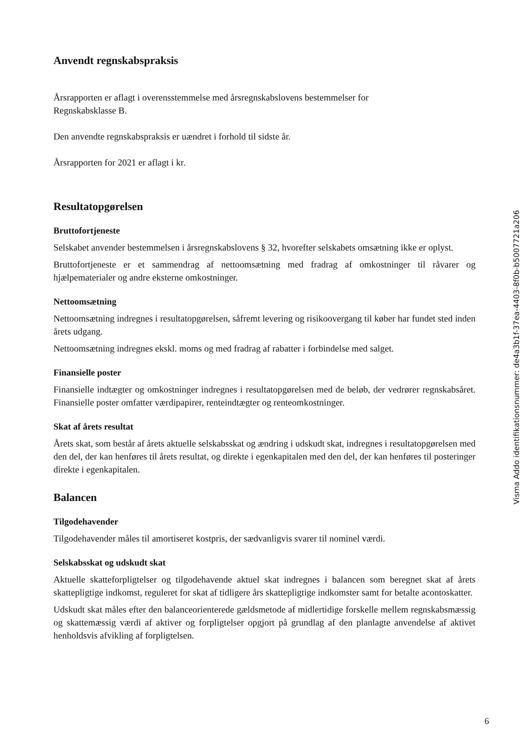Anvendt regnskabspraksis
Årsrapporten er aflagt i overensstemmelse med årsregnskabslovens bestemmelser for
Regnskabsklasse B.
Den anvendte regnskabspraksis er uændret i forhold til sidste år.
Årsrapporten for 2021 er aflagt i kr.
Resultatopgørelsen
Bruttofortjeneste
Selskabet anvender bestemmelsen i årsregnskabslovens § 32, hvorefter selskabets omsætning ikke er oplyst.
Bruttofortjeneste er et sammendrag af nettoomsætning med fradrag af omkostninger til råvarer og hjælpematerialer og andre eksterne omkostninger.
Nettoomsætning
Nettoomsætning indregnes i resultatopgørelsen, såfremt levering og risikoovergang til køber har fundet sted inden årets udgang.
Nettoomsætning indregnes ekskl. moms og med fradrag af rabatter i forbindelse med salget.
Finansielle poster
Finansielle indtægter og omkostninger indregnes i resultatopgørelsen med de beløb, der vedrører regnskabsåret. Finansielle poster omfatter værdipapirer, renteindtægter og renteomkostninger.
Skat af årets resultat
Årets skat, som består af årets aktuelle selskabsskat og ændring i udskudt skat, indregnes i resultatopgørelsen med den del, der kan henføres til årets resultat, og direkte i egenkapitalen med den del, der kan henføres til posteringer direkte i egenkapitalen.
Balancen
Tilgodehavender
Tilgodehavender måles til amortiseret kostpris, der sædvanligvis svarer til nominel værdi.
Selskabsskat og udskudt skat
Aktuelle skatteforpligtelser og tilgodehavende aktuel skat indregnes i balancen som beregnet skat af årets skattepligtige indkomst, reguleret for skat af tidligere års skattepligtige indkomster samt for betalte acontoskatter.
Udskudt skat måles efter den balanceorienterede gældsmetode af midlertidige forskelle mellem regnskabsmæssig og skattemæssig værdi af aktiver og forpligtelser opgjort på grundlag af den planlagte anvendelse af aktivet henholdsvis afvikling af forpligtelsen.
Visma Addo identifikationsnummer: de4a3b1f-37ea-4403-8f0b-b5007721a206
6